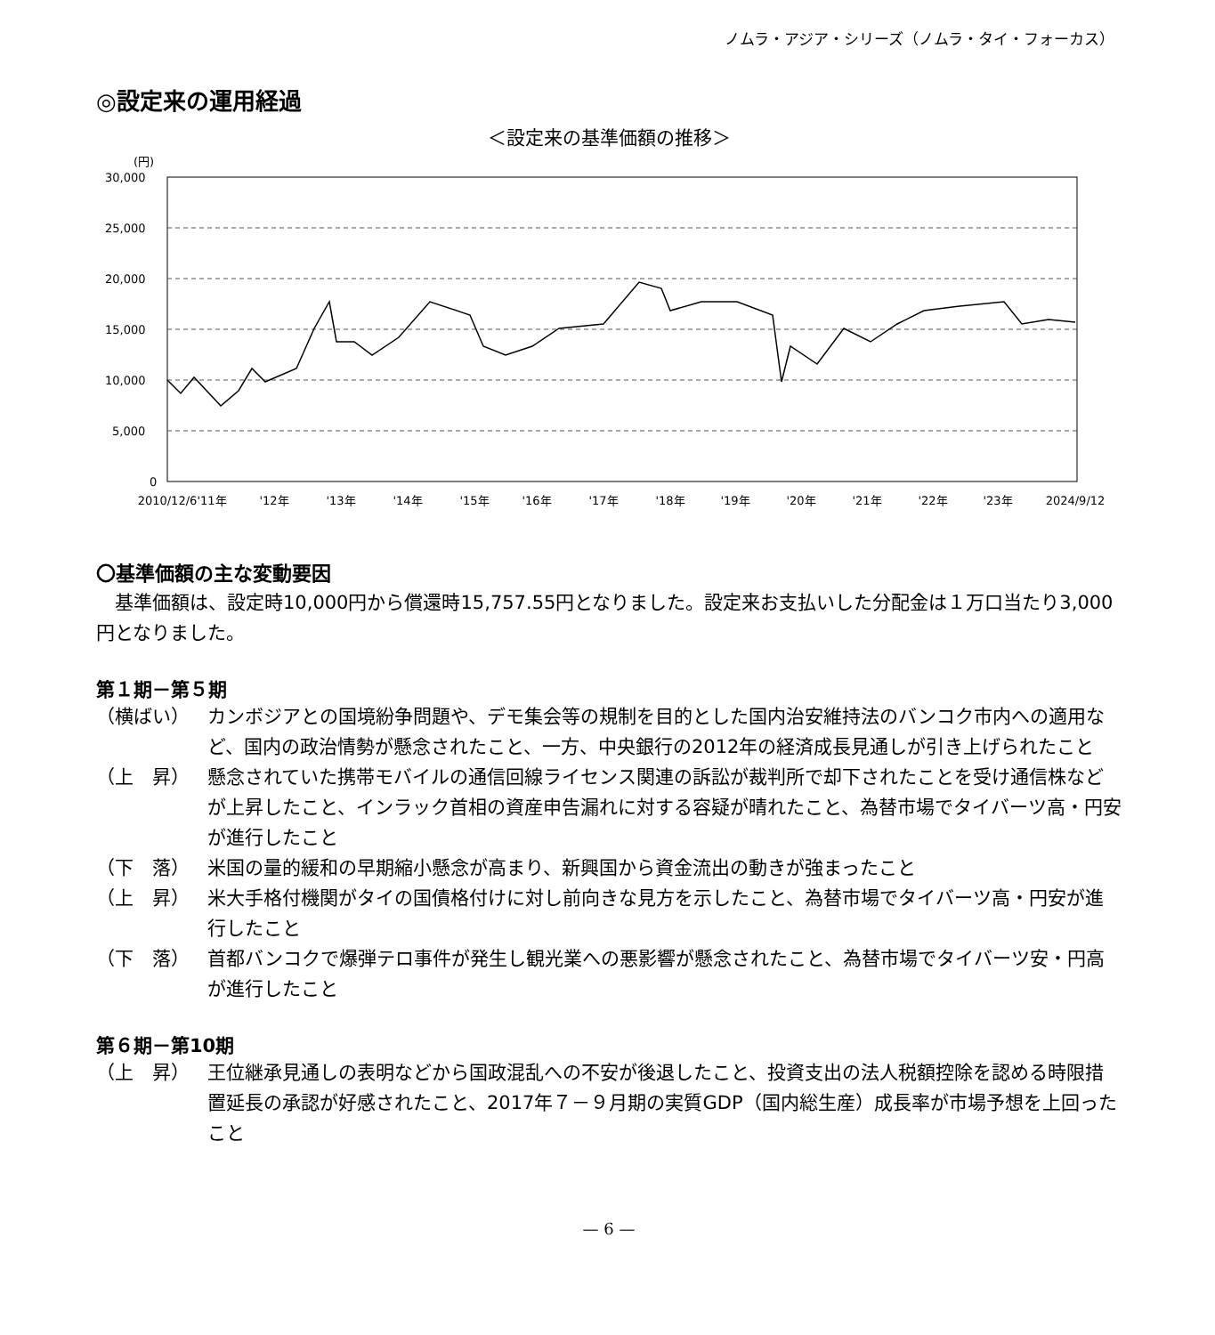ノムラ・アジア・シリーズ（ノムラ・タイ・フォーカス）
◎設定来の運用経過
＜設定来の基準価額の推移＞
(円)
30,000
25,000
20,000
15,000
10,000
5,000
0
2010/12/6
'11年
'12年
'13年
'14年
'15年
'16年
'17年
'18年
'19年
'20年
'21年
'22年
'23年
2024/9/12
〇基準価額の主な変動要因
基準価額は、設定時10,000円から償還時15,757.55円となりました。設定来お支払いした分配金は１万口当たり3,000円となりました。
第１期－第５期
（横ばい） カンボジアとの国境紛争問題や、デモ集会等の規制を目的とした国内治安維持法のバンコク市内への適用など、国内の政治情勢が懸念されたこと、一方、中央銀行の2012年の経済成長見通しが引き上げられたこと
（上　昇） 懸念されていた携帯モバイルの通信回線ライセンス関連の訴訟が裁判所で却下されたことを受け通信株などが上昇したこと、インラック首相の資産申告漏れに対する容疑が晴れたこと、為替市場でタイバーツ高・円安が進行したこと
（下　落） 米国の量的緩和の早期縮小懸念が高まり、新興国から資金流出の動きが強まったこと
（上　昇） 米大手格付機関がタイの国債格付けに対し前向きな見方を示したこと、為替市場でタイバーツ高・円安が進行したこと
（下　落） 首都バンコクで爆弾テロ事件が発生し観光業への悪影響が懸念されたこと、為替市場でタイバーツ安・円高が進行したこと
第６期－第10期
（上　昇） 王位継承見通しの表明などから国政混乱への不安が後退したこと、投資支出の法人税額控除を認める時限措置延長の承認が好感されたこと、2017年７－９月期の実質GDP（国内総生産）成長率が市場予想を上回ったこと
— 6 —